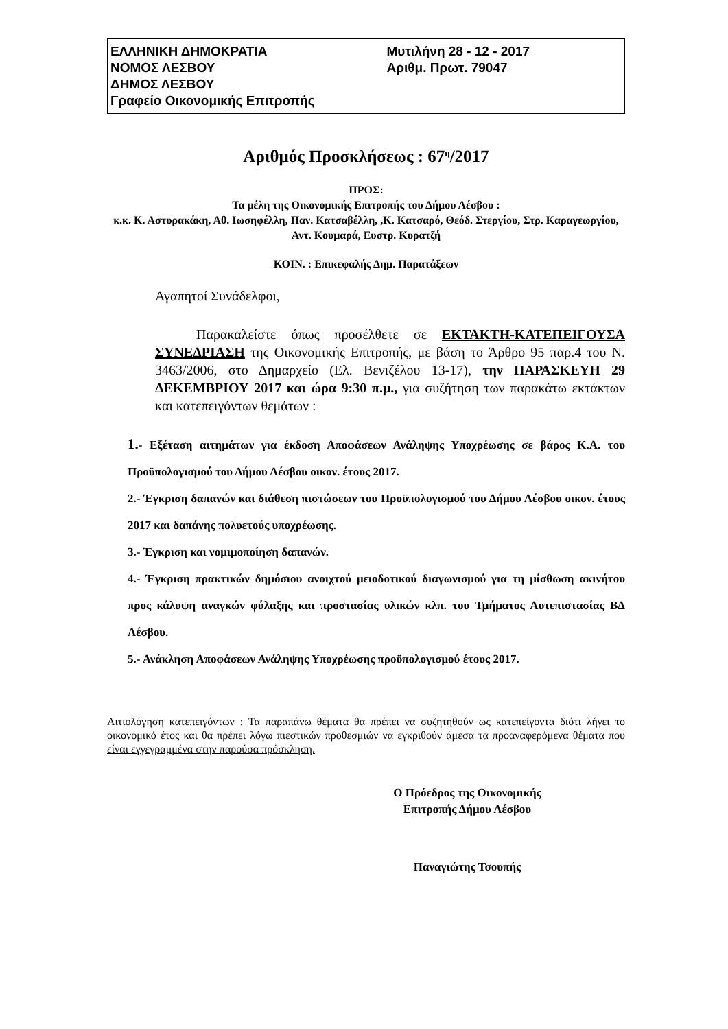ΕΛΛΗΝΙΚΗ ΔΗΜΟΚΡΑΤΙΑ
ΝΟΜΟΣ ΛΕΣΒΟΥ
ΔΗΜΟΣ ΛΕΣΒΟΥ
Γραφείο Οικονομικής Επιτροπής
Μυτιλήνη 28 - 12 - 2017
Αριθμ. Πρωτ. 79047
Αριθμός Προσκλήσεως : 67<sup>η</sup>/2017
ΠΡΟΣ:
Τα μέλη της Οικονομικής Επιτροπής του Δήμου Λέσβου :
κ.κ. Κ. Αστυρακάκη, Αθ. Ιωσηφέλλη, Παν. Κατσαβέλλη, ,Κ. Κατσαρό, Θεόδ. Στεργίου, Στρ. Καραγεωργίου, Αντ. Κουμαρά, Ευστρ. Κυρατζή
ΚΟΙΝ. : Επικεφαλής Δημ. Παρατάξεων
Αγαπητοί Συνάδελφοι,
Παρακαλείστε όπως προσέλθετε σε ΕΚΤΑΚΤΗ-ΚΑΤΕΠΕΙΓΟΥΣΑ ΣΥΝΕΔΡΙΑΣΗ της Οικονομικής Επιτροπής, με βάση το Άρθρο 95 παρ.4 του Ν. 3463/2006, στο Δημαρχείο (Ελ. Βενιζέλου 13-17), την ΠΑΡΑΣΚΕΥΗ 29 ΔΕΚΕΜΒΡΙΟΥ 2017 και ώρα 9:30 π.μ., για συζήτηση των παρακάτω εκτάκτων και κατεπειγόντων θεμάτων :
1.- Εξέταση αιτημάτων για έκδοση Αποφάσεων Ανάληψης Υποχρέωσης σε βάρος Κ.Α. του Προϋπολογισμού του Δήμου Λέσβου οικον. έτους 2017.
2.- Έγκριση δαπανών και διάθεση πιστώσεων του Προϋπολογισμού του Δήμου Λέσβου οικον. έτους 2017 και δαπάνης πολυετούς υποχρέωσης.
3.- Έγκριση και νομιμοποίηση δαπανών.
4.- Έγκριση πρακτικών δημόσιου ανοιχτού μειοδοτικού διαγωνισμού για τη μίσθωση ακινήτου προς κάλυψη αναγκών φύλαξης και προστασίας υλικών κλπ. του Τμήματος Αυτεπιστασίας ΒΔ Λέσβου.
5.- Ανάκληση Αποφάσεων Ανάληψης Υποχρέωσης προϋπολογισμού έτους 2017.
Αιτιολόγηση κατεπειγόντων : Τα παραπάνω θέματα θα πρέπει να συζητηθούν ως κατεπείγοντα διότι λήγει το οικονομικό έτος και θα πρέπει λόγω πιεστικών προθεσμιών να εγκριθούν άμεσα τα προαναφερόμενα θέματα που είναι εγγεγραμμένα στην παρούσα πρόσκληση.
Ο Πρόεδρος της Οικονομικής Επιτροπής Δήμου Λέσβου
Παναγιώτης Τσουπής